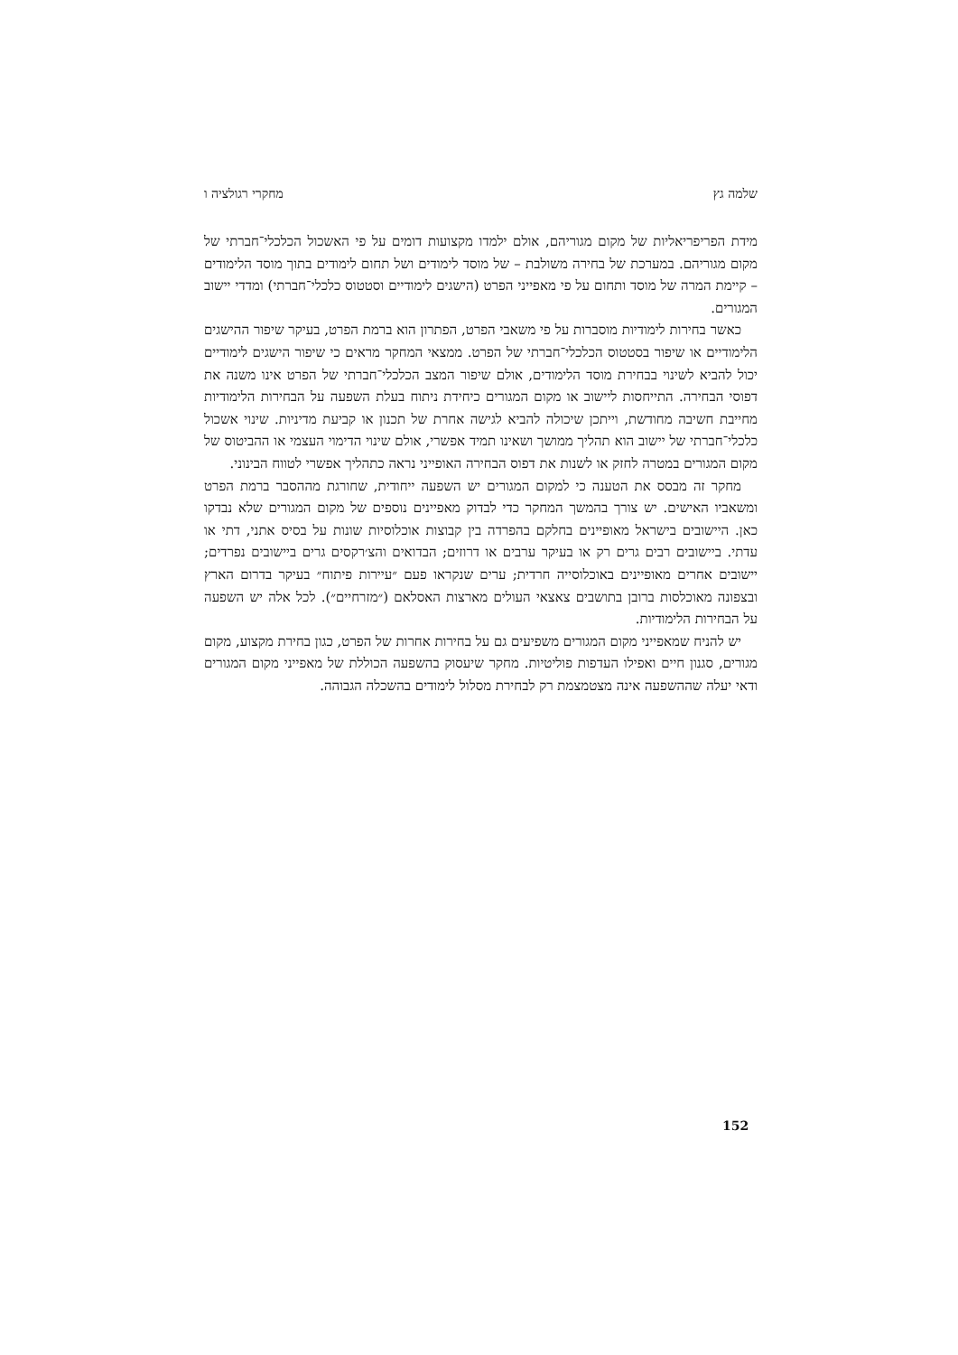שלמה גץ מחקרי רגולציה ו
מידת הפריפריאליות של מקום מגוריהם, אולם ילמדו מקצועות דומים על פי האשכול הכלכלי־חברתי של מקום מגוריהם. במערכת של בחירה משולבת – של מוסד לימודים ושל תחום לימודים בתוך מוסד הלימודים – קיימת המרה של מוסד ותחום על פי מאפייני הפרט (הישגים לימודיים וסטטוס כלכלי־חברתי) ומדדי יישוב המגורים.
כאשר בחירות לימודיות מוסברות על פי משאבי הפרט, הפתרון הוא ברמת הפרט, בעיקר שיפור ההישגים הלימודיים או שיפור בסטטוס הכלכלי־חברתי של הפרט. ממצאי המחקר מראים כי שיפור הישגים לימודיים יכול להביא לשינוי בבחירת מוסד הלימודים, אולם שיפור המצב הכלכלי־חברתי של הפרט אינו משנה את דפוסי הבחירה. התייחסות ליישוב או מקום המגורים כיחידת ניתוח בעלת השפעה על הבחירות הלימודיות מחייבת חשיבה מחודשת, וייתכן שיכולה להביא לגישה אחרת של תכנון או קביעת מדיניות. שינוי אשכול כלכלי־חברתי של יישוב הוא תהליך ממושך ושאינו תמיד אפשרי, אולם שינוי הדימוי העצמי או ההביטוס של מקום המגורים במטרה לחזק או לשנות את דפוס הבחירה האופייני נראה כתהליך אפשרי לטווח הבינוני.
מחקר זה מבסס את הטענה כי למקום המגורים יש השפעה ייחודית, שחורגת מההסבר ברמת הפרט ומשאביו האישים. יש צורך בהמשך המחקר כדי לבדוק מאפיינים נוספים של מקום המגורים שלא נבדקו כאן. היישובים בישראל מאופיינים בחלקם בהפרדה בין קבוצות אוכלוסיות שונות על בסיס אתני, דתי או עדתי. ביישובים רבים גרים רק או בעיקר ערבים או דרוזים; הבדואים והצ׳רקסים גרים ביישובים נפרדים; יישובים אחרים מאופיינים באוכלוסייה חרדית; ערים שנקראו פעם ״עיירות פיתוח״ בעיקר בדרום הארץ ובצפונה מאוכלסות ברובן בתושבים צאצאי העולים מארצות האסלאם (״מזרחיים״). לכל אלה יש השפעה על הבחירות הלימודיות.
יש להניח שמאפייני מקום המגורים משפיעים גם על בחירות אחרות של הפרט, כגון בחירת מקצוע, מקום מגורים, סגנון חיים ואפילו העדפות פוליטיות. מחקר שיעסוק בהשפעה הכוללת של מאפייני מקום המגורים ודאי יעלה שההשפעה אינה מצטמצמת רק לבחירת מסלול לימודים בהשכלה הגבוהה.
152